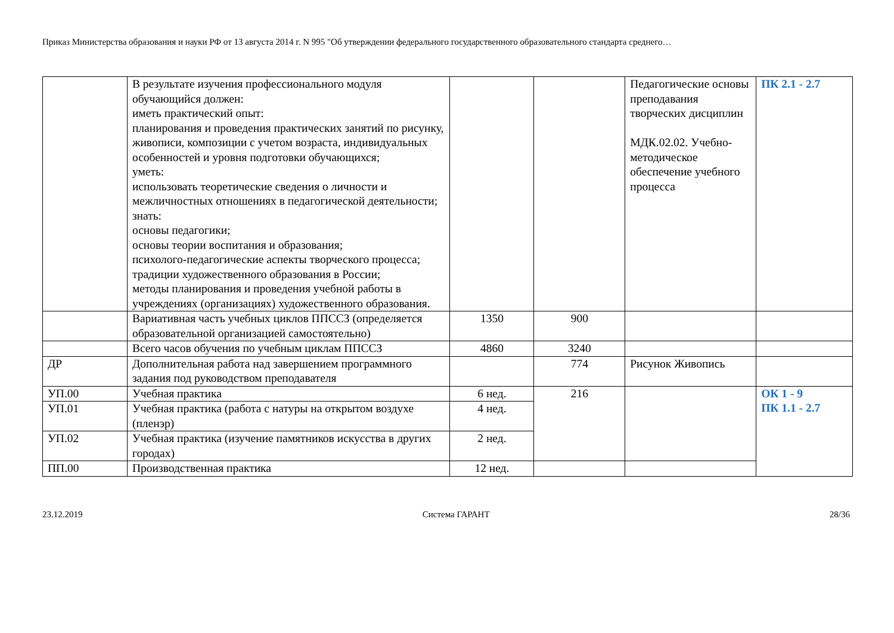Приказ Министерства образования и науки РФ от 13 августа 2014 г. N 995 "Об утверждении федерального государственного образовательного стандарта среднего…
| | В результате изучения профессионального модуля обучающийся должен: иметь практический опыт: планирования и проведения практических занятий по рисунку, живописи, композиции с учетом возраста, индивидуальных особенностей и уровня подготовки обучающихся; уметь: использовать теоретические сведения о личности и межличностных отношениях в педагогической деятельности; знать: основы педагогики; основы теории воспитания и образования; психолого-педагогические аспекты творческого процесса; традиции художественного образования в России; методы планирования и проведения учебной работы в учреждениях (организациях) художественного образования. | | | Педагогические основы преподавания творческих дисциплин МДК.02.02. Учебно-методическое обеспечение учебного процесса | ПК 2.1 - 2.7 |
| | Вариативная часть учебных циклов ППССЗ (определяется образовательной организацией самостоятельно) | 1350 | 900 | | |
| | Всего часов обучения по учебным циклам ППССЗ | 4860 | 3240 | | |
| ДР | Дополнительная работа над завершением программного задания под руководством преподавателя | | 774 | Рисунок Живопись | |
| УП.00 | Учебная практика | 6 нед. | 216 | | ОК 1 - 9 ПК 1.1 - 2.7 |
| УП.01 | Учебная практика (работа с натуры на открытом воздухе (пленэр) | 4 нед. | | | |
| УП.02 | Учебная практика (изучение памятников искусства в других городах) | 2 нед. | | | |
| ПП.00 | Производственная практика | 12 нед. | | | |
23.12.2019 Система ГАРАНТ 28/36